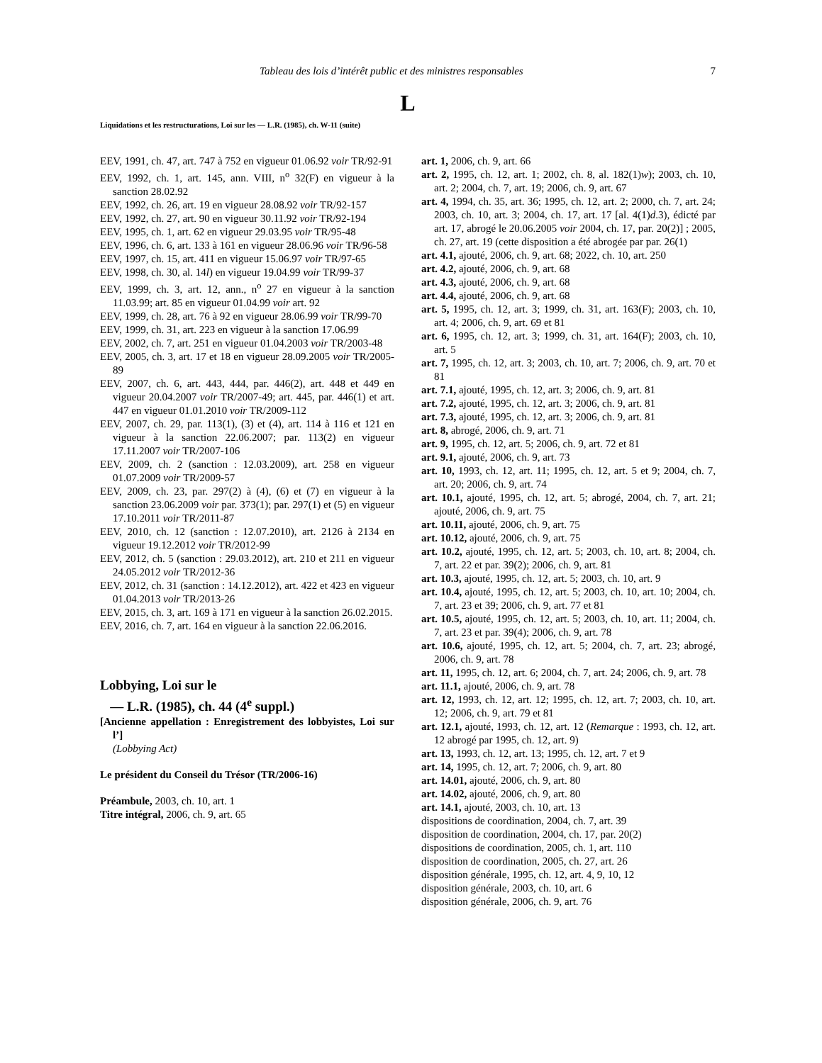Tableau des lois d’intérêt public et des ministres responsables 7
L
Liquidations et les restructurations, Loi sur les — L.R. (1985), ch. W-11 (suite)
EEV, 1991, ch. 47, art. 747 à 752 en vigueur 01.06.92 voir TR/92-91
EEV, 1992, ch. 1, art. 145, ann. VIII, n<sup>o</sup> 32(F) en vigueur à la sanction 28.02.92
EEV, 1992, ch. 26, art. 19 en vigueur 28.08.92 voir TR/92-157
EEV, 1992, ch. 27, art. 90 en vigueur 30.11.92 voir TR/92-194
EEV, 1995, ch. 1, art. 62 en vigueur 29.03.95 voir TR/95-48
EEV, 1996, ch. 6, art. 133 à 161 en vigueur 28.06.96 voir TR/96-58
EEV, 1997, ch. 15, art. 411 en vigueur 15.06.97 voir TR/97-65
EEV, 1998, ch. 30, al. 14l) en vigueur 19.04.99 voir TR/99-37
EEV, 1999, ch. 3, art. 12, ann., n<sup>o</sup> 27 en vigueur à la sanction 11.03.99; art. 85 en vigueur 01.04.99 voir art. 92
EEV, 1999, ch. 28, art. 76 à 92 en vigueur 28.06.99 voir TR/99-70
EEV, 1999, ch. 31, art. 223 en vigueur à la sanction 17.06.99
EEV, 2002, ch. 7, art. 251 en vigueur 01.04.2003 voir TR/2003-48
EEV, 2005, ch. 3, art. 17 et 18 en vigueur 28.09.2005 voir TR/2005-89
EEV, 2007, ch. 6, art. 443, 444, par. 446(2), art. 448 et 449 en vigueur 20.04.2007 voir TR/2007-49; art. 445, par. 446(1) et art. 447 en vigueur 01.01.2010 voir TR/2009-112
EEV, 2007, ch. 29, par. 113(1), (3) et (4), art. 114 à 116 et 121 en vigueur à la sanction 22.06.2007; par. 113(2) en vigueur 17.11.2007 voir TR/2007-106
EEV, 2009, ch. 2 (sanction : 12.03.2009), art. 258 en vigueur 01.07.2009 voir TR/2009-57
EEV, 2009, ch. 23, par. 297(2) à (4), (6) et (7) en vigueur à la sanction 23.06.2009 voir par. 373(1); par. 297(1) et (5) en vigueur 17.10.2011 voir TR/2011-87
EEV, 2010, ch. 12 (sanction : 12.07.2010), art. 2126 à 2134 en vigueur 19.12.2012 voir TR/2012-99
EEV, 2012, ch. 5 (sanction : 29.03.2012), art. 210 et 211 en vigueur 24.05.2012 voir TR/2012-36
EEV, 2012, ch. 31 (sanction : 14.12.2012), art. 422 et 423 en vigueur 01.04.2013 voir TR/2013-26
EEV, 2015, ch. 3, art. 169 à 171 en vigueur à la sanction 26.02.2015.
EEV, 2016, ch. 7, art. 164 en vigueur à la sanction 22.06.2016.
Lobbying, Loi sur le
— L.R. (1985), ch. 44 (4<sup>e</sup> suppl.)
[Ancienne appellation : Enregistrement des lobbyistes, Loi sur l’]
(Lobbying Act)
Le président du Conseil du Trésor (TR/2006-16)
Préambule, 2003, ch. 10, art. 1
Titre intégral, 2006, ch. 9, art. 65
art. 1, 2006, ch. 9, art. 66
art. 2, 1995, ch. 12, art. 1; 2002, ch. 8, al. 182(1)w); 2003, ch. 10, art. 2; 2004, ch. 7, art. 19; 2006, ch. 9, art. 67
art. 4, 1994, ch. 35, art. 36; 1995, ch. 12, art. 2; 2000, ch. 7, art. 24; 2003, ch. 10, art. 3; 2004, ch. 17, art. 17 [al. 4(1)d.3), édicté par art. 17, abrogé le 20.06.2005 voir 2004, ch. 17, par. 20(2)] ; 2005, ch. 27, art. 19 (cette disposition a été abrogée par par. 26(1)
art. 4.1, ajouté, 2006, ch. 9, art. 68; 2022, ch. 10, art. 250
art. 4.2, ajouté, 2006, ch. 9, art. 68
art. 4.3, ajouté, 2006, ch. 9, art. 68
art. 4.4, ajouté, 2006, ch. 9, art. 68
art. 5, 1995, ch. 12, art. 3; 1999, ch. 31, art. 163(F); 2003, ch. 10, art. 4; 2006, ch. 9, art. 69 et 81
art. 6, 1995, ch. 12, art. 3; 1999, ch. 31, art. 164(F); 2003, ch. 10, art. 5
art. 7, 1995, ch. 12, art. 3; 2003, ch. 10, art. 7; 2006, ch. 9, art. 70 et 81
art. 7.1, ajouté, 1995, ch. 12, art. 3; 2006, ch. 9, art. 81
art. 7.2, ajouté, 1995, ch. 12, art. 3; 2006, ch. 9, art. 81
art. 7.3, ajouté, 1995, ch. 12, art. 3; 2006, ch. 9, art. 81
art. 8, abrogé, 2006, ch. 9, art. 71
art. 9, 1995, ch. 12, art. 5; 2006, ch. 9, art. 72 et 81
art. 9.1, ajouté, 2006, ch. 9, art. 73
art. 10, 1993, ch. 12, art. 11; 1995, ch. 12, art. 5 et 9; 2004, ch. 7, art. 20; 2006, ch. 9, art. 74
art. 10.1, ajouté, 1995, ch. 12, art. 5; abrogé, 2004, ch. 7, art. 21; ajouté, 2006, ch. 9, art. 75
art. 10.11, ajouté, 2006, ch. 9, art. 75
art. 10.12, ajouté, 2006, ch. 9, art. 75
art. 10.2, ajouté, 1995, ch. 12, art. 5; 2003, ch. 10, art. 8; 2004, ch. 7, art. 22 et par. 39(2); 2006, ch. 9, art. 81
art. 10.3, ajouté, 1995, ch. 12, art. 5; 2003, ch. 10, art. 9
art. 10.4, ajouté, 1995, ch. 12, art. 5; 2003, ch. 10, art. 10; 2004, ch. 7, art. 23 et 39; 2006, ch. 9, art. 77 et 81
art. 10.5, ajouté, 1995, ch. 12, art. 5; 2003, ch. 10, art. 11; 2004, ch. 7, art. 23 et par. 39(4); 2006, ch. 9, art. 78
art. 10.6, ajouté, 1995, ch. 12, art. 5; 2004, ch. 7, art. 23; abrogé, 2006, ch. 9, art. 78
art. 11, 1995, ch. 12, art. 6; 2004, ch. 7, art. 24; 2006, ch. 9, art. 78
art. 11.1, ajouté, 2006, ch. 9, art. 78
art. 12, 1993, ch. 12, art. 12; 1995, ch. 12, art. 7; 2003, ch. 10, art. 12; 2006, ch. 9, art. 79 et 81
art. 12.1, ajouté, 1993, ch. 12, art. 12 (Remarque : 1993, ch. 12, art. 12 abrogé par 1995, ch. 12, art. 9)
art. 13, 1993, ch. 12, art. 13; 1995, ch. 12, art. 7 et 9
art. 14, 1995, ch. 12, art. 7; 2006, ch. 9, art. 80
art. 14.01, ajouté, 2006, ch. 9, art. 80
art. 14.02, ajouté, 2006, ch. 9, art. 80
art. 14.1, ajouté, 2003, ch. 10, art. 13
dispositions de coordination, 2004, ch. 7, art. 39
disposition de coordination, 2004, ch. 17, par. 20(2)
dispositions de coordination, 2005, ch. 1, art. 110
disposition de coordination, 2005, ch. 27, art. 26
disposition générale, 1995, ch. 12, art. 4, 9, 10, 12
disposition générale, 2003, ch. 10, art. 6
disposition générale, 2006, ch. 9, art. 76